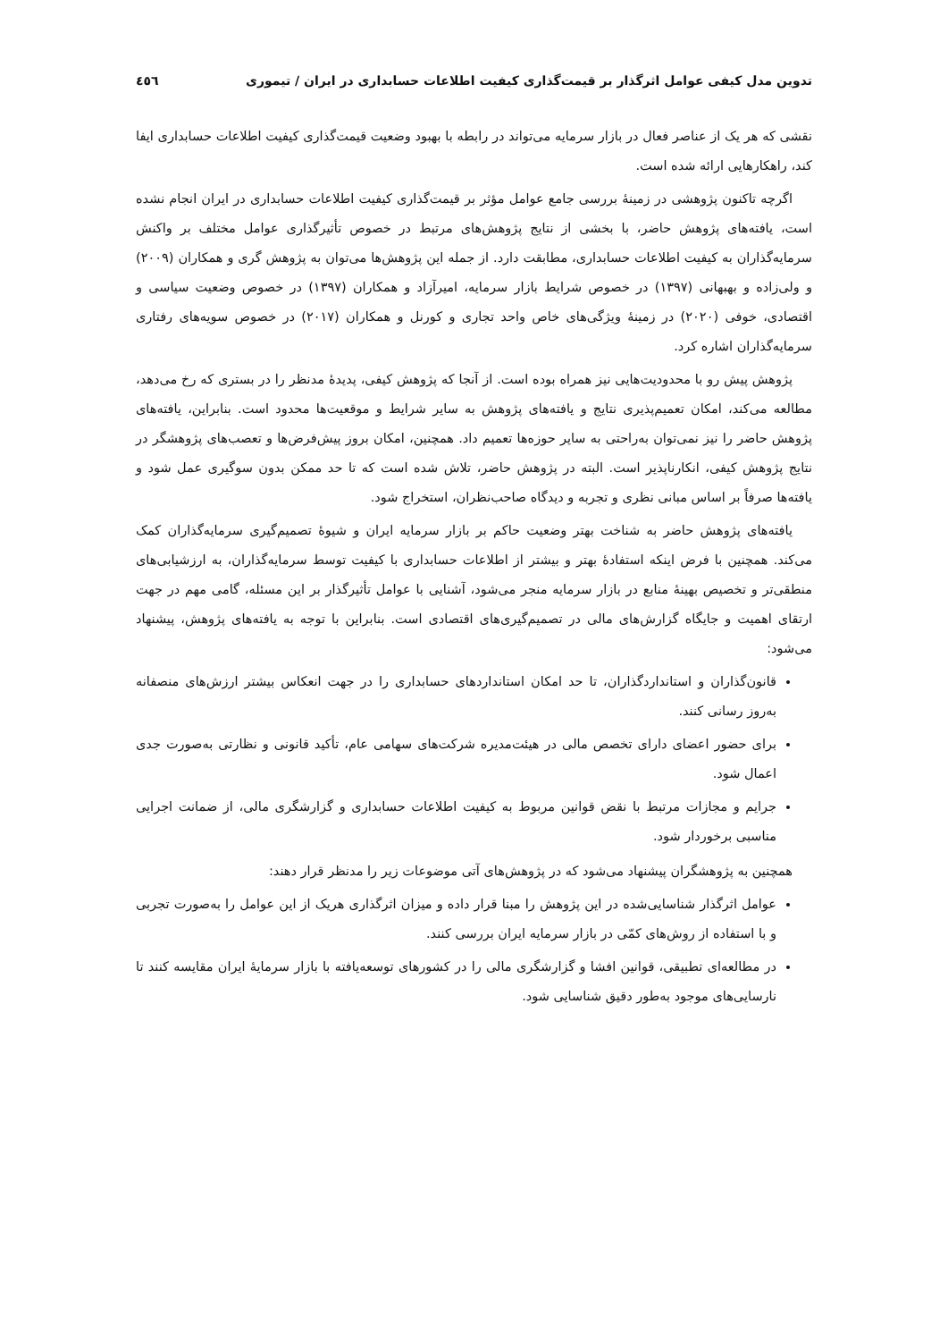تدوین مدل کیفی عوامل اثرگذار بر قیمت‌گذاری کیفیت اطلاعات حسابداری در ایران / تیموری ٤٥٦
نقشی که هر یک از عناصر فعال در بازار سرمایه می‌تواند در رابطه با بهبود وضعیت قیمت‌گذاری کیفیت اطلاعات حسابداری ایفا کند، راهکارهایی ارائه شده است.
اگرچه تاکنون پژوهشی در زمینهٔ بررسی جامع عوامل مؤثر بر قیمت‌گذاری کیفیت اطلاعات حسابداری در ایران انجام نشده است، یافته‌های پژوهش حاضر، با بخشی از نتایج پژوهش‌های مرتبط در خصوص تأثیرگذاری عوامل مختلف بر واکنش سرمایه‌گذاران به کیفیت اطلاعات حسابداری، مطابقت دارد. از جمله این پژوهش‌ها می‌توان به پژوهش گری و همکاران (۲۰۰۹) و ولی‌زاده و بهبهانی (۱۳۹۷) در خصوص شرایط بازار سرمایه، امیرآزاد و همکاران (۱۳۹۷) در خصوص وضعیت سیاسی و اقتصادی، خوفی (۲۰۲۰) در زمینهٔ ویژگی‌های خاص واحد تجاری و کورنل و همکاران (۲۰۱۷) در خصوص سویه‌های رفتاری سرمایه‌گذاران اشاره کرد.
پژوهش پیش رو با محدودیت‌هایی نیز همراه بوده است. از آنجا که پژوهش کیفی، پدیدهٔ مدنظر را در بستری که رخ می‌دهد، مطالعه می‌کند، امکان تعمیم‌پذیری نتایج و یافته‌های پژوهش به سایر شرایط و موقعیت‌ها محدود است. بنابراین، یافته‌های پژوهش حاضر را نیز نمی‌توان به‌راحتی به سایر حوزه‌ها تعمیم داد. همچنین، امکان بروز پیش‌فرض‌ها و تعصب‌های پژوهشگر در نتایج پژوهش کیفی، انکارناپذیر است. البته در پژوهش حاضر، تلاش شده است که تا حد ممکن بدون سوگیری عمل شود و یافته‌ها صرفاً بر اساس مبانی نظری و تجربه و دیدگاه صاحب‌نظران، استخراج شود.
یافته‌های پژوهش حاضر به شناخت بهتر وضعیت حاکم بر بازار سرمایه ایران و شیوهٔ تصمیم‌گیری سرمایه‌گذاران کمک می‌کند. همچنین با فرض اینکه استفادهٔ بهتر و بیشتر از اطلاعات حسابداری با کیفیت توسط سرمایه‌گذاران، به ارزشیابی‌های منطقی‌تر و تخصیص بهینهٔ منابع در بازار سرمایه منجر می‌شود، آشنایی با عوامل تأثیرگذار بر این مسئله، گامی مهم در جهت ارتقای اهمیت و جایگاه گزارش‌های مالی در تصمیم‌گیری‌های اقتصادی است. بنابراین با توجه به یافته‌های پژوهش، پیشنهاد می‌شود:
قانون‌گذاران و استانداردگذاران، تا حد امکان استانداردهای حسابداری را در جهت انعکاس بیشتر ارزش‌های منصفانه به‌روز رسانی کنند.
برای حضور اعضای دارای تخصص مالی در هیئت‌مدیره شرکت‌های سهامی عام، تأکید قانونی و نظارتی به‌صورت جدی اعمال شود.
جرایم و مجازات مرتبط با نقض قوانین مربوط به کیفیت اطلاعات حسابداری و گزارشگری مالی، از ضمانت اجرایی مناسبی برخوردار شود.
همچنین به پژوهشگران پیشنهاد می‌شود که در پژوهش‌های آتی موضوعات زیر را مدنظر قرار دهند:
عوامل اثرگذار شناسایی‌شده در این پژوهش را مبنا قرار داده و میزان اثرگذاری هریک از این عوامل را به‌صورت تجربی و با استفاده از روش‌های کمّی در بازار سرمایه ایران بررسی کنند.
در مطالعه‌ای تطبیقی، قوانین افشا و گزارشگری مالی را در کشورهای توسعه‌یافته با بازار سرمایهٔ ایران مقایسه کنند تا نارسایی‌های موجود به‌طور دقیق شناسایی شود.